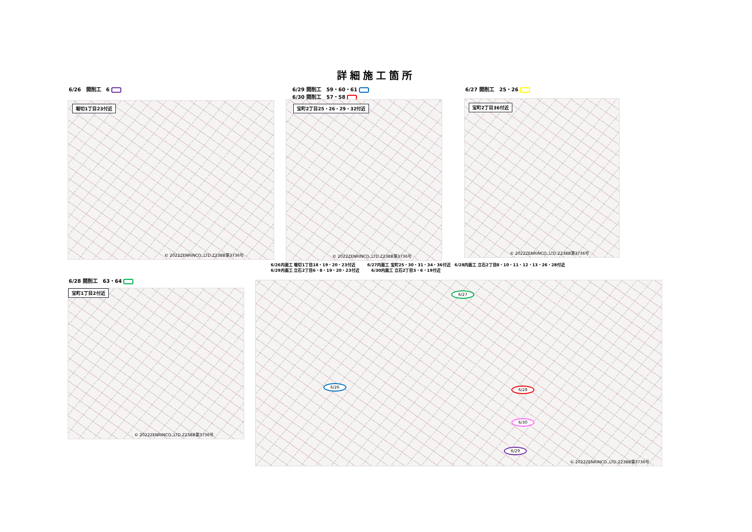詳細施工箇所
6/26　開削工　6
6/29 開削工　59・60・61
6/30 開削工　57・58
6/27 開削工　25・26
堀切1丁目23付近
© 2022ZENRINCO.,LTD.Z23BB第3736号
宝町2丁目25・26・29・32付近
© 2022ZENRINCO.,LTD.Z23BB第3736号
宝町2丁目36付近
© 2022ZENRINCO.,LTD.Z23BB第3736号
6/26内面工 堀切1丁目18・19・20・23付近　　　6/27内面工 宝町25・30・31・34・36付近　6/28内面工 立石2丁目8・10・11・12・13・26・28付近
6/29内面工 立石2丁目6・8・19・20・23付近　　　6/30内面工 立石2丁目5・6・19付近
6/28 開削工　63・64
宝町1丁目2付近
© 2022ZENRINCO.,LTD.Z23BB第3736号
6/27
6/26
6/28
6/30
6/29
© 2022ZENRINCO.,LTD.Z23BB第3736号